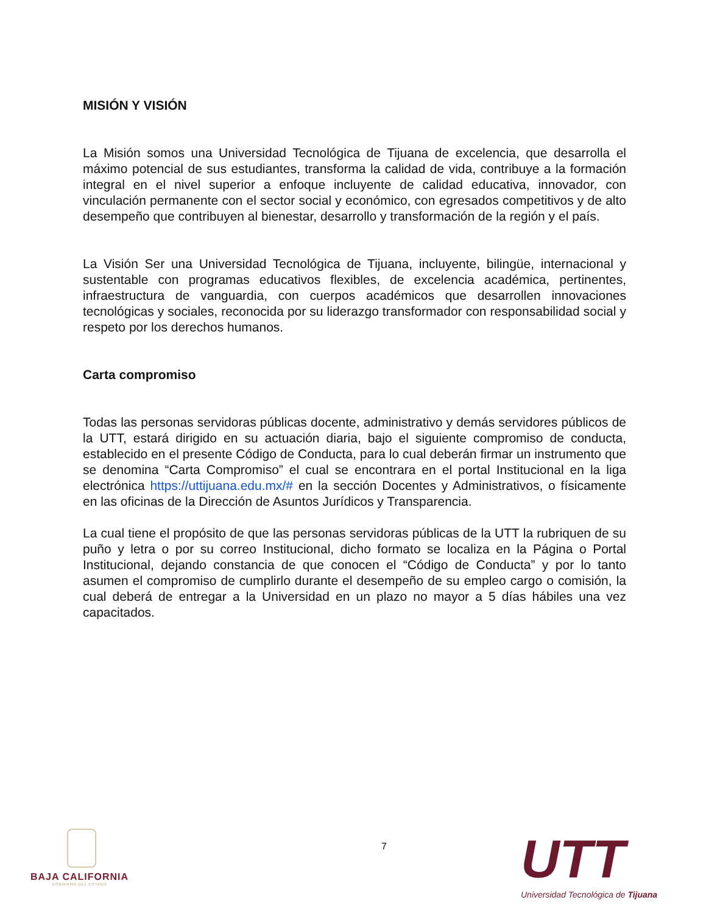MISIÓN Y VISIÓN
La Misión somos una Universidad Tecnológica de Tijuana de excelencia, que desarrolla el máximo potencial de sus estudiantes, transforma la calidad de vida, contribuye a la formación integral en el nivel superior a enfoque incluyente de calidad educativa, innovador, con vinculación permanente con el sector social y económico, con egresados competitivos y de alto desempeño que contribuyen al bienestar, desarrollo y transformación de la región y el país.
La Visión Ser una Universidad Tecnológica de Tijuana, incluyente, bilingüe, internacional y sustentable con programas educativos flexibles, de excelencia académica, pertinentes, infraestructura de vanguardia, con cuerpos académicos que desarrollen innovaciones tecnológicas y sociales, reconocida por su liderazgo transformador con responsabilidad social y respeto por los derechos humanos.
Carta compromiso
Todas las personas servidoras públicas docente, administrativo y demás servidores públicos de la UTT, estará dirigido en su actuación diaria, bajo el siguiente compromiso de conducta, establecido en el presente Código de Conducta, para lo cual deberán firmar un instrumento que se denomina “Carta Compromiso” el cual se encontrara en el portal Institucional en la liga electrónica https://uttijuana.edu.mx/# en la sección Docentes y Administrativos, o físicamente en las oficinas de la Dirección de Asuntos Jurídicos y Transparencia.
La cual tiene el propósito de que las personas servidoras públicas de la UTT la rubriquen de su puño y letra o por su correo Institucional, dicho formato se localiza en la Página o Portal Institucional, dejando constancia de que conocen el “Código de Conducta” y por lo tanto asumen el compromiso de cumplirlo durante el desempeño de su empleo cargo o comisión, la cual deberá de entregar a la Universidad en un plazo no mayor a 5 días hábiles una vez capacitados.
BAJA CALIFORNIA
GOBIERNO DEL ESTADO
7 UTT
Universidad Tecnológica de Tijuana